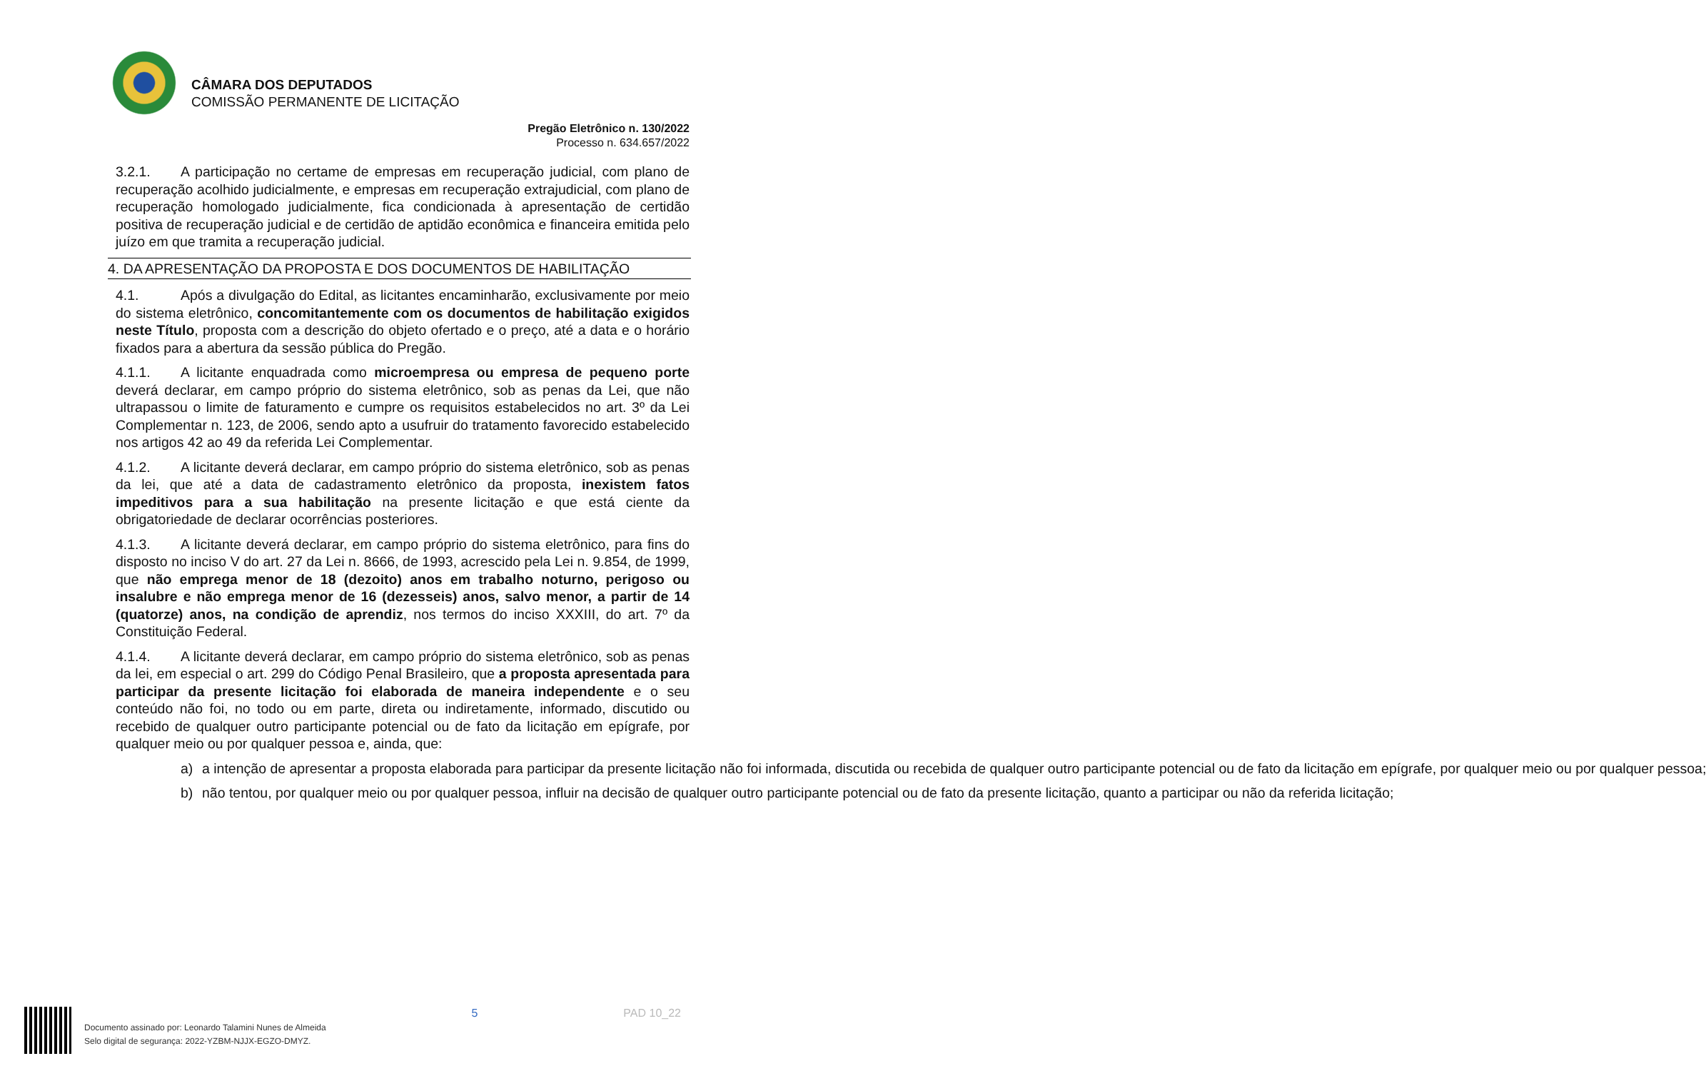CÂMARA DOS DEPUTADOS
COMISSÃO PERMANENTE DE LICITAÇÃO
Pregão Eletrônico n. 130/2022
Processo n. 634.657/2022
3.2.1. A participação no certame de empresas em recuperação judicial, com plano de recuperação acolhido judicialmente, e empresas em recuperação extrajudicial, com plano de recuperação homologado judicialmente, fica condicionada à apresentação de certidão positiva de recuperação judicial e de certidão de aptidão econômica e financeira emitida pelo juízo em que tramita a recuperação judicial.
4. DA APRESENTAÇÃO DA PROPOSTA E DOS DOCUMENTOS DE HABILITAÇÃO
4.1. Após a divulgação do Edital, as licitantes encaminharão, exclusivamente por meio do sistema eletrônico, concomitantemente com os documentos de habilitação exigidos neste Título, proposta com a descrição do objeto ofertado e o preço, até a data e o horário fixados para a abertura da sessão pública do Pregão.
4.1.1. A licitante enquadrada como microempresa ou empresa de pequeno porte deverá declarar, em campo próprio do sistema eletrônico, sob as penas da Lei, que não ultrapassou o limite de faturamento e cumpre os requisitos estabelecidos no art. 3º da Lei Complementar n. 123, de 2006, sendo apto a usufruir do tratamento favorecido estabelecido nos artigos 42 ao 49 da referida Lei Complementar.
4.1.2. A licitante deverá declarar, em campo próprio do sistema eletrônico, sob as penas da lei, que até a data de cadastramento eletrônico da proposta, inexistem fatos impeditivos para a sua habilitação na presente licitação e que está ciente da obrigatoriedade de declarar ocorrências posteriores.
4.1.3. A licitante deverá declarar, em campo próprio do sistema eletrônico, para fins do disposto no inciso V do art. 27 da Lei n. 8666, de 1993, acrescido pela Lei n. 9.854, de 1999, que não emprega menor de 18 (dezoito) anos em trabalho noturno, perigoso ou insalubre e não emprega menor de 16 (dezesseis) anos, salvo menor, a partir de 14 (quatorze) anos, na condição de aprendiz, nos termos do inciso XXXIII, do art. 7º da Constituição Federal.
4.1.4. A licitante deverá declarar, em campo próprio do sistema eletrônico, sob as penas da lei, em especial o art. 299 do Código Penal Brasileiro, que a proposta apresentada para participar da presente licitação foi elaborada de maneira independente e o seu conteúdo não foi, no todo ou em parte, direta ou indiretamente, informado, discutido ou recebido de qualquer outro participante potencial ou de fato da licitação em epígrafe, por qualquer meio ou por qualquer pessoa e, ainda, que:
a) a intenção de apresentar a proposta elaborada para participar da presente licitação não foi informada, discutida ou recebida de qualquer outro participante potencial ou de fato da licitação em epígrafe, por qualquer meio ou por qualquer pessoa;
b) não tentou, por qualquer meio ou por qualquer pessoa, influir na decisão de qualquer outro participante potencial ou de fato da presente licitação, quanto a participar ou não da referida licitação;
Documento assinado por: Leonardo Talamini Nunes de Almeida
Selo digital de segurança: 2022-YZBM-NJJX-EGZO-DMYZ.
5 PAD 10_22